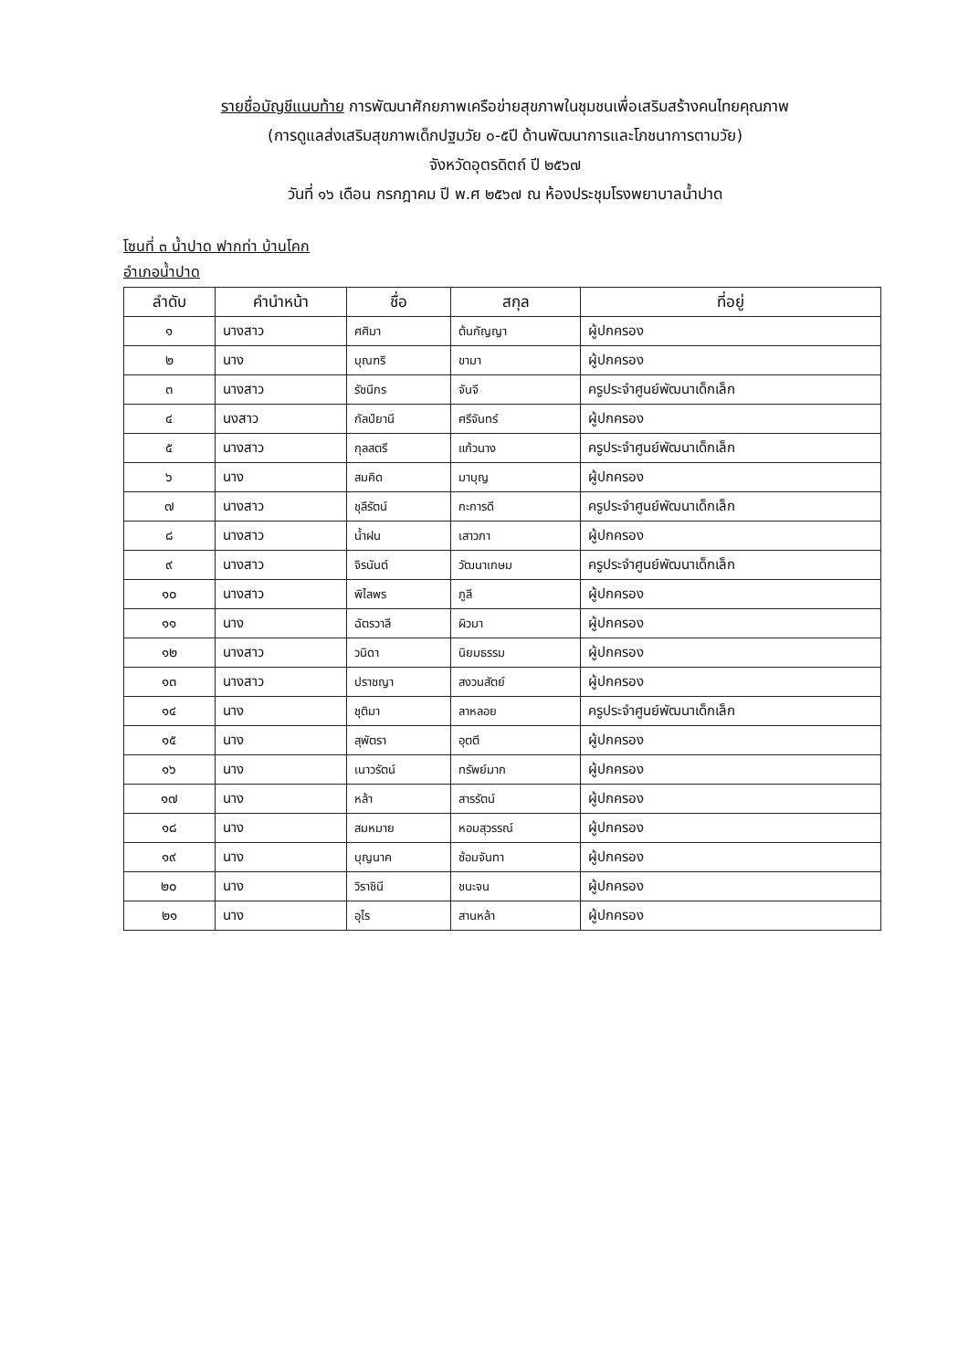รายชื่อบัญชีแนบท้าย การพัฒนาศักยภาพเครือข่ายสุขภาพในชุมชนเพื่อเสริมสร้างคนไทยคุณภาพ
(การดูแลส่งเสริมสุขภาพเด็กปฐมวัย ๐-๕ปี ด้านพัฒนาการและโภชนาการตามวัย)
จังหวัดอุตรดิตถ์ ปี ๒๕๖๗
วันที่ ๑๖ เดือน กรกฎาคม ปี พ.ศ ๒๕๖๗ ณ ห้องประชุมโรงพยาบาลน้ำปาด
โซนที่ ๓ น้ำปาด ฟากท่า บ้านโคก
อำเภอน้ำปาด
| ลำดับ | คำนำหน้า | ชื่อ | สกุล | ที่อยู่ |
| --- | --- | --- | --- | --- |
| ๑ | นางสาว | ศศิมา | ต้นกัญญา | ผู้ปกครอง |
| ๒ | นาง | บุณฑริ | ขามา | ผู้ปกครอง |
| ๓ | นางสาว | รัชนีกร | จันจี | ครูประจำศูนย์พัฒนาเด็กเล็ก |
| ๔ | นงสาว | กัลป์ยานี | ศรีจันทร์ | ผู้ปกครอง |
| ๕ | นางสาว | กุลสตรี | แก้วนาง | ครูประจำศูนย์พัฒนาเด็กเล็ก |
| ๖ | นาง | สมคิด | มาบุญ | ผู้ปกครอง |
| ๗ | นางสาว | ชุลีรัตน์ | กะการดี | ครูประจำศูนย์พัฒนาเด็กเล็ก |
| ๘ | นางสาว | น้ำฝน | เสาวภา | ผู้ปกครอง |
| ๙ | นางสาว | จิรนันต์ | วัฒนาเกษม | ครูประจำศูนย์พัฒนาเด็กเล็ก |
| ๑๐ | นางสาว | พิไลพร | ภูลี | ผู้ปกครอง |
| ๑๑ | นาง | ฉัตรวาลี | ผิวมา | ผู้ปกครอง |
| ๑๒ | นางสาว | วนิดา | นิยมธรรม | ผู้ปกครอง |
| ๑๓ | นางสาว | ปราชญา | สงวนสัตย์ | ผู้ปกครอง |
| ๑๔ | นาง | ชุติมา | ลาหลอย | ครูประจำศูนย์พัฒนาเด็กเล็ก |
| ๑๕ | นาง | สุพัตรา | อุตตี | ผู้ปกครอง |
| ๑๖ | นาง | เนาวรัตน์ | ทรัพย์มาก | ผู้ปกครอง |
| ๑๗ | นาง | หล้า | สารรัตน์ | ผู้ปกครอง |
| ๑๘ | นาง | สมหมาย | หอมสุวรรณ์ | ผู้ปกครอง |
| ๑๙ | นาง | บุญนาค | ซ้อมจันทา | ผู้ปกครอง |
| ๒๐ | นาง | วิราชินี | ชนะจน | ผู้ปกครอง |
| ๒๑ | นาง | อุไร | สานหล้า | ผู้ปกครอง |